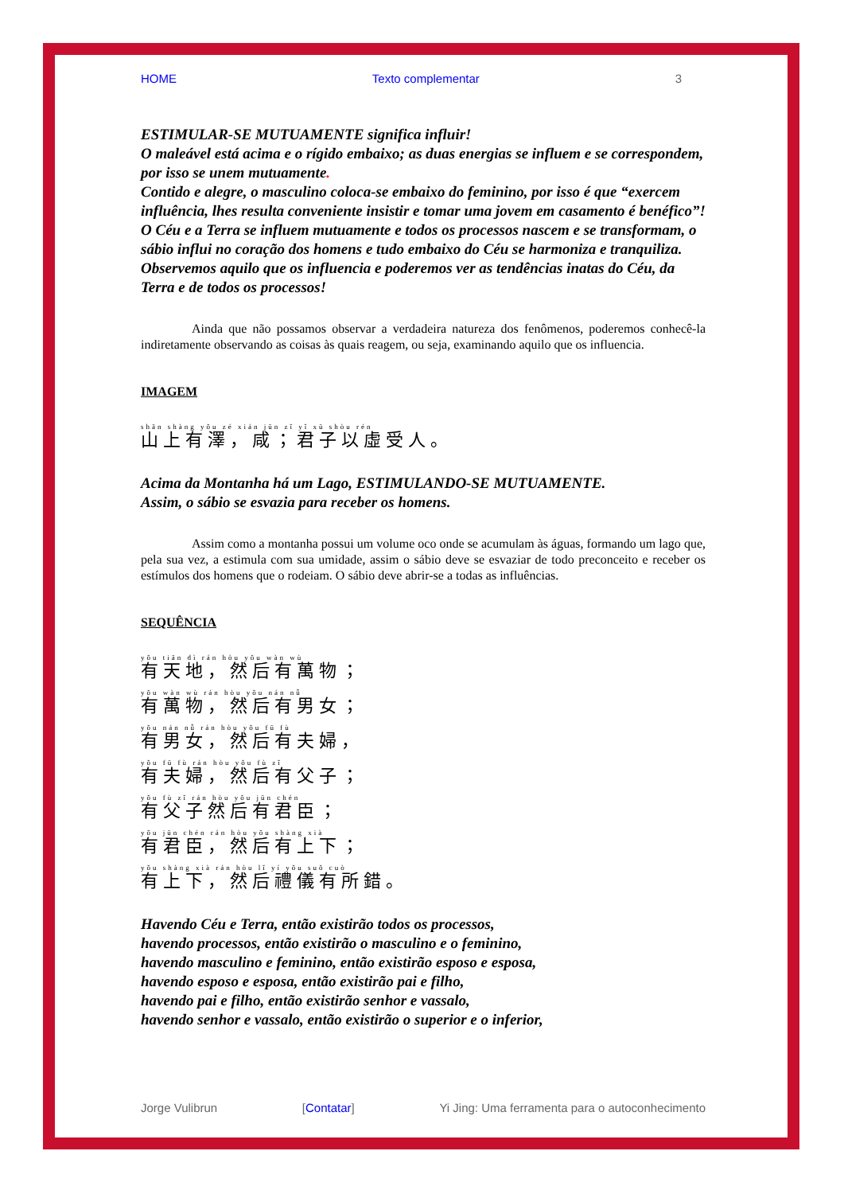HOME Texto complementar 3
ESTIMULAR-SE MUTUAMENTE significa influir!
O maleável está acima e o rígido embaixo; as duas energias se influem e se correspondem, por isso se unem mutuamente.
Contido e alegre, o masculino coloca-se embaixo do feminino, por isso é que “exercem influência, lhes resulta conveniente insistir e tomar uma jovem em casamento é benéfico”!
O Céu e a Terra se influem mutuamente e todos os processos nascem e se transformam, o sábio influi no coração dos homens e tudo embaixo do Céu se harmoniza e tranquiliza.
Observemos aquilo que os influencia e poderemos ver as tendências inatas do Céu, da Terra e de todos os processos!
Ainda que não possamos observar a verdadeira natureza dos fenômenos, poderemos conhecê-la indiretamente observando as coisas às quais reagem, ou seja, examinando aquilo que os influencia.
IMAGEM
shān shàng yǒu zé xián jūn zǐ yǐ xū shòu rén
山上有澤，咸；君子以虛受人。
Acima da Montanha há um Lago, ESTIMULANDO-SE MUTUAMENTE.
Assim, o sábio se esvazia para receber os homens.
Assim como a montanha possui um volume oco onde se acumulam às águas, formando um lago que, pela sua vez, a estimula com sua umidade, assim o sábio deve se esvaziar de todo preconceito e receber os estímulos dos homens que o rodeiam. O sábio deve abrir-se a todas as influências.
SEQUÊNCIA
yǒu tiān dì rán hòu yǒu wàn wù
有天地，然后有萬物；
yǒu wàn wù rán hòu yǒu nán nǚ
有萬物，然后有男女；
yǒu nán nǚ rán hòu yǒu fū fù
有男女，然后有夫婦，
yǒu fū fù rán hòu yǒu fù zǐ
有夫婦，然后有父子；
yǒu fù zǐ rán hòu yǒu jūn chén
有父子然后有君臣；
yǒu jūn chén rán hòu yǒu shàng xià
有君臣，然后有上下；
yǒu shàng xià rán hòu lǐ yí yǒu suǒ cuò
有上下，然后禮儀有所錯。
Havendo Céu e Terra, então existirão todos os processos,
havendo processos, então existirão o masculino e o feminino,
havendo masculino e feminino, então existirão esposo e esposa,
havendo esposo e esposa, então existirão pai e filho,
havendo pai e filho, então existirão senhor e vassalo,
havendo senhor e vassalo, então existirão o superior e o inferior,
Jorge Vulibrun [Contatar] Yi Jing: Uma ferramenta para o autoconhecimento